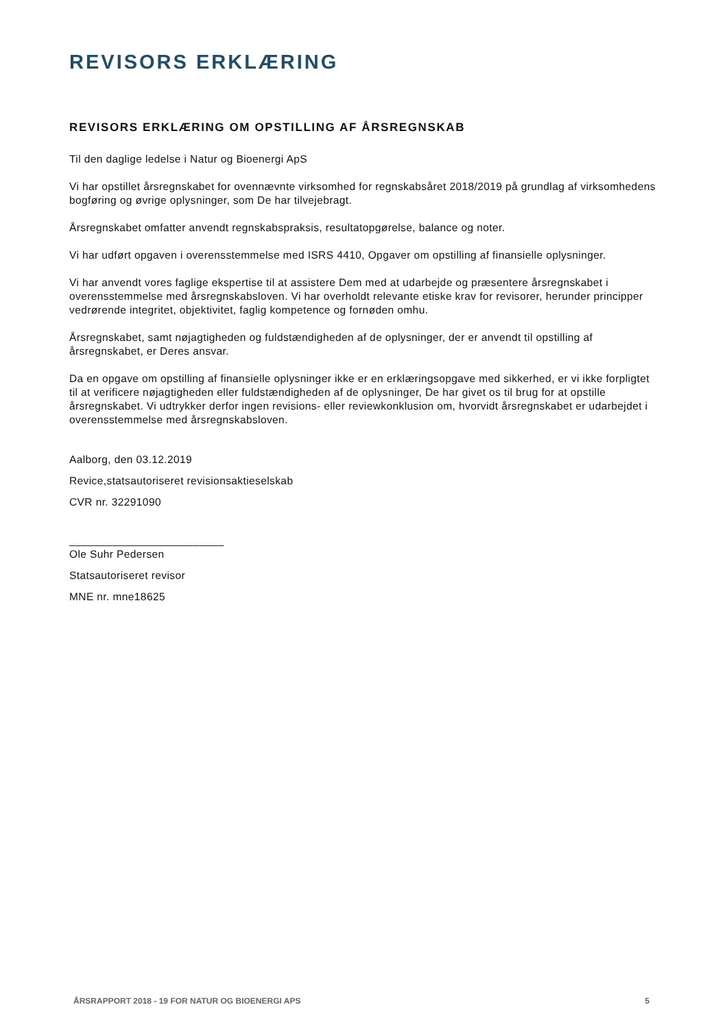REVISORS ERKLÆRING
REVISORS ERKLÆRING OM OPSTILLING AF ÅRSREGNSKAB
Til den daglige ledelse i Natur og Bioenergi ApS
Vi har opstillet årsregnskabet for ovennævnte virksomhed for regnskabsåret 2018/2019 på grundlag af virksomhedens bogføring og øvrige oplysninger, som De har tilvejebragt.
Årsregnskabet omfatter anvendt regnskabspraksis, resultatopgørelse, balance og noter.
Vi har udført opgaven i overensstemmelse med ISRS 4410, Opgaver om opstilling af finansielle oplysninger.
Vi har anvendt vores faglige ekspertise til at assistere Dem med at udarbejde og præsentere årsregnskabet i overensstemmelse med årsregnskabsloven. Vi har overholdt relevante etiske krav for revisorer, herunder principper vedrørende integritet, objektivitet, faglig kompetence og fornøden omhu.
Årsregnskabet, samt nøjagtigheden og fuldstændigheden af de oplysninger, der er anvendt til opstilling af årsregnskabet, er Deres ansvar.
Da en opgave om opstilling af finansielle oplysninger ikke er en erklæringsopgave med sikkerhed, er vi ikke forpligtet til at verificere nøjagtigheden eller fuldstændigheden af de oplysninger, De har givet os til brug for at opstille årsregnskabet. Vi udtrykker derfor ingen revisions- eller reviewkonklusion om, hvorvidt årsregnskabet er udarbejdet i overensstemmelse med årsregnskabsloven.
Aalborg, den 03.12.2019
Revice,statsautoriseret revisionsaktieselskab
CVR nr. 32291090
_________________________
Ole Suhr Pedersen
Statsautoriseret revisor
MNE nr. mne18625
ÅRSRAPPORT 2018 - 19 FOR NATUR OG BIOENERGI APS 5